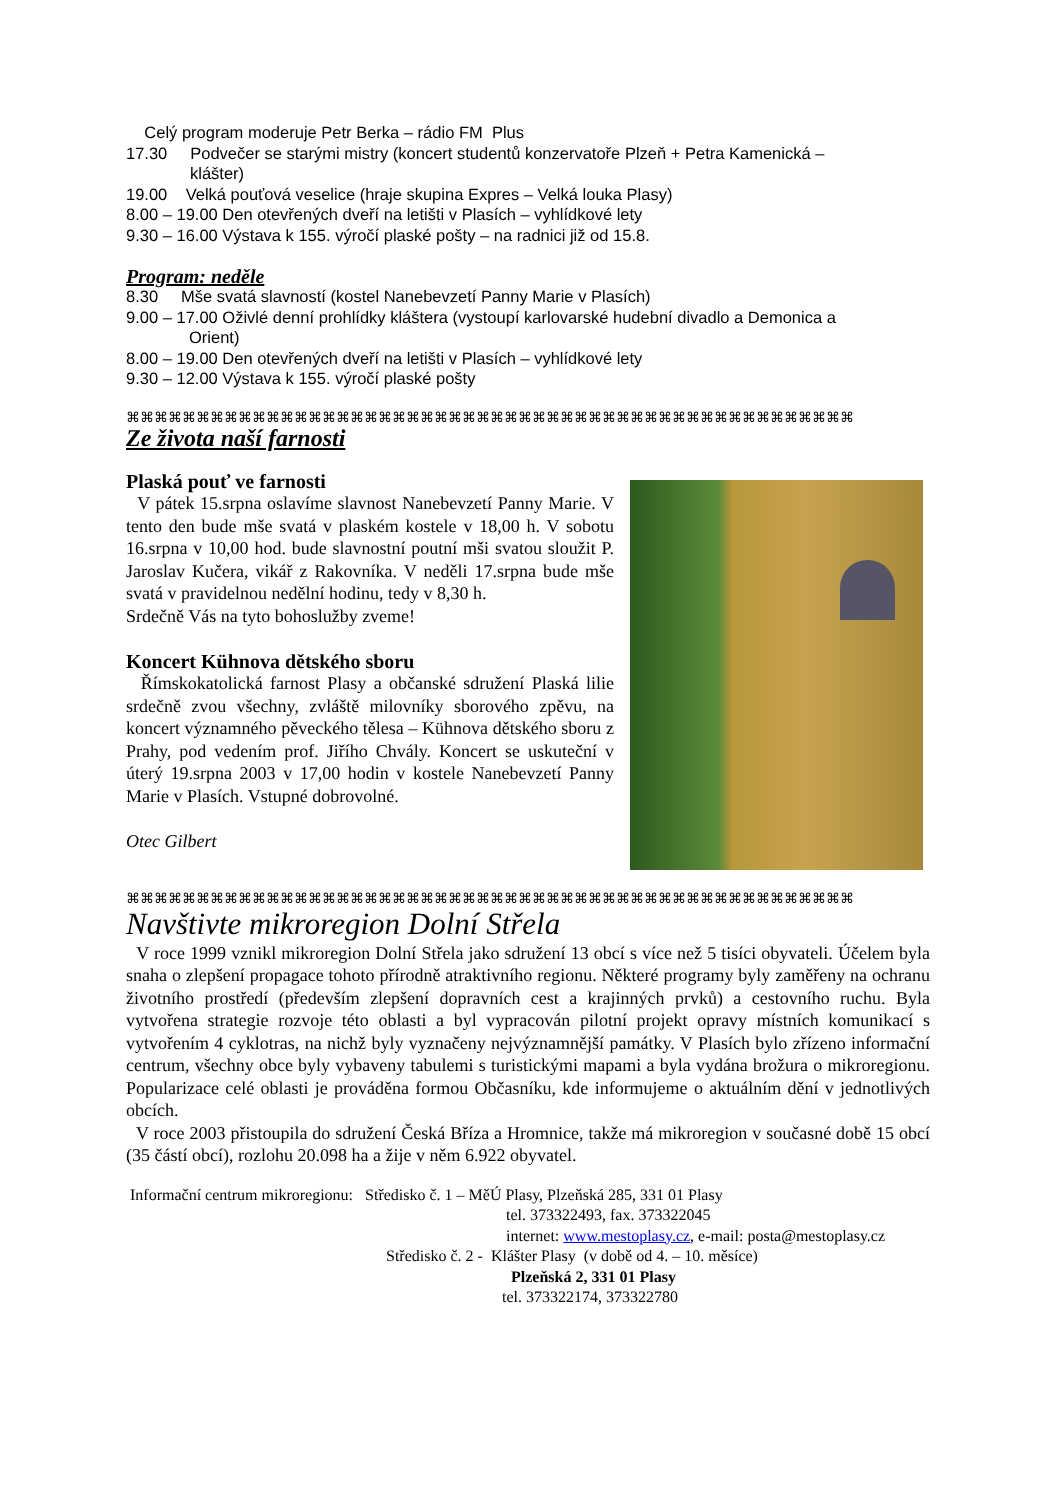Celý program moderuje Petr Berka – rádio FM Plus
17.30 Podvečer se starými mistry (koncert studentů konzervatoře Plzeň + Petra Kamenická –
klášter)
19.00 Velká pouťová veselice (hraje skupina Expres – Velká louka Plasy)
8.00 – 19.00 Den otevřených dveří na letišti v Plasích – vyhlídkové lety
9.30 – 16.00 Výstava k 155. výročí plaské pošty – na radnici již od 15.8.
Program: neděle
8.30 Mše svatá slavností (kostel Nanebevzetí Panny Marie v Plasích)
9.00 – 17.00 Oživlé denní prohlídky kláštera (vystoupí karlovarské hudební divadlo a Demonica a
Orient)
8.00 – 19.00 Den otevřených dveří na letišti v Plasích – vyhlídkové lety
9.30 – 12.00 Výstava k 155. výročí plaské pošty
⌘⌘⌘⌘⌘⌘⌘⌘⌘⌘⌘⌘⌘⌘⌘⌘⌘⌘⌘⌘⌘⌘⌘⌘⌘⌘⌘⌘⌘⌘⌘⌘⌘⌘⌘⌘⌘⌘⌘⌘⌘⌘⌘⌘⌘⌘⌘⌘⌘⌘⌘⌘
Ze života naší farnosti
Plaská pouť ve farnosti
V pátek 15.srpna oslavíme slavnost Nanebevzetí Panny Marie. V tento den bude mše svatá v plaském kostele v 18,00 h. V sobotu 16.srpna v 10,00 hod. bude slavnostní poutní mši svatou sloužit P. Jaroslav Kučera, vikář z Rakovníka. V neděli 17.srpna bude mše svatá v pravidelnou nedělní hodinu, tedy v 8,30 h.
Srdečně Vás na tyto bohoslužby zveme!
Koncert Kühnova dětského sboru
Římskokatolická farnost Plasy a občanské sdružení Plaská lilie srdečně zvou všechny, zvláště milovníky sborového zpěvu, na koncert významného pěveckého tělesa – Kühnova dětského sboru z Prahy, pod vedením prof. Jiřího Chvály. Koncert se uskuteční v úterý 19.srpna 2003 v 17,00 hodin v kostele Nanebevzetí Panny Marie v Plasích. Vstupné dobrovolné.
Otec Gilbert
⌘⌘⌘⌘⌘⌘⌘⌘⌘⌘⌘⌘⌘⌘⌘⌘⌘⌘⌘⌘⌘⌘⌘⌘⌘⌘⌘⌘⌘⌘⌘⌘⌘⌘⌘⌘⌘⌘⌘⌘⌘⌘⌘⌘⌘⌘⌘⌘⌘⌘⌘⌘
Navštivte mikroregion Dolní Střela
V roce 1999 vznikl mikroregion Dolní Střela jako sdružení 13 obcí s více než 5 tisíci obyvateli. Účelem byla snaha o zlepšení propagace tohoto přírodně atraktivního regionu. Některé programy byly zaměřeny na ochranu životního prostředí (především zlepšení dopravních cest a krajinných prvků) a cestovního ruchu. Byla vytvořena strategie rozvoje této oblasti a byl vypracován pilotní projekt opravy místních komunikací s vytvořením 4 cyklotras, na nichž byly vyznačeny nejvýznamnější památky. V Plasích bylo zřízeno informační centrum, všechny obce byly vybaveny tabulemi s turistickými mapami a byla vydána brožura o mikroregionu. Popularizace celé oblasti je prováděna formou Občasníku, kde informujeme o aktuálním dění v jednotlivých obcích.
V roce 2003 přistoupila do sdružení Česká Bříza a Hromnice, takže má mikroregion v současné době 15 obcí (35 částí obcí), rozlohu 20.098 ha a žije v něm 6.922 obyvatel.
Informační centrum mikroregionu: Středisko č. 1 – MěÚ Plasy, Plzeňská 285, 331 01 Plasy
tel. 373322493, fax. 373322045
internet: www.mestoplasy.cz, e-mail: posta@mestoplasy.cz
Středisko č. 2 - Klášter Plasy (v době od 4. – 10. měsíce)
Plzeňská 2, 331 01 Plasy
tel. 373322174, 373322780